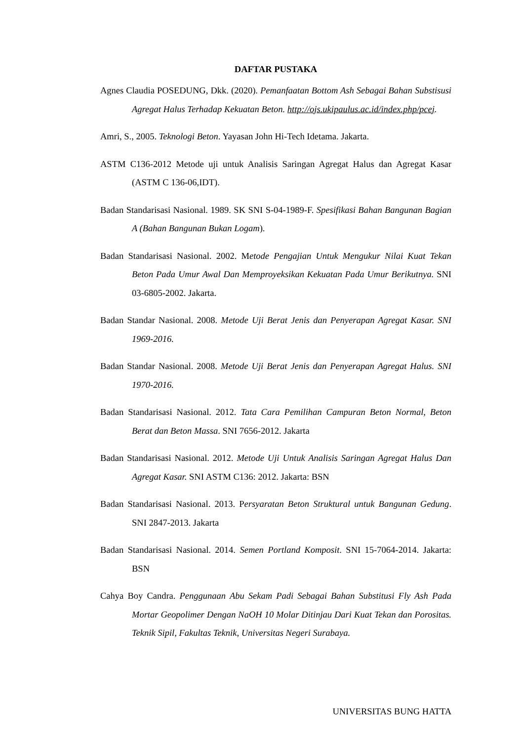DAFTAR PUSTAKA
Agnes Claudia POSEDUNG, Dkk. (2020). Pemanfaatan Bottom Ash Sebagai Bahan Substisusi Agregat Halus Terhadap Kekuatan Beton. http://ojs.ukipaulus.ac.id/index.php/pcej.
Amri, S., 2005. Teknologi Beton. Yayasan John Hi-Tech Idetama. Jakarta.
ASTM C136-2012 Metode uji untuk Analisis Saringan Agregat Halus dan Agregat Kasar (ASTM C 136-06,IDT).
Badan Standarisasi Nasional. 1989. SK SNI S-04-1989-F. Spesifikasi Bahan Bangunan Bagian A (Bahan Bangunan Bukan Logam).
Badan Standarisasi Nasional. 2002. Metode Pengajian Untuk Mengukur Nilai Kuat Tekan Beton Pada Umur Awal Dan Memproyeksikan Kekuatan Pada Umur Berikutnya. SNI 03-6805-2002. Jakarta.
Badan Standar Nasional. 2008. Metode Uji Berat Jenis dan Penyerapan Agregat Kasar. SNI 1969-2016.
Badan Standar Nasional. 2008. Metode Uji Berat Jenis dan Penyerapan Agregat Halus. SNI 1970-2016.
Badan Standarisasi Nasional. 2012. Tata Cara Pemilihan Campuran Beton Normal, Beton Berat dan Beton Massa. SNI 7656-2012. Jakarta
Badan Standarisasi Nasional. 2012. Metode Uji Untuk Analisis Saringan Agregat Halus Dan Agregat Kasar. SNI ASTM C136: 2012. Jakarta: BSN
Badan Standarisasi Nasional. 2013. Persyaratan Beton Struktural untuk Bangunan Gedung. SNI 2847-2013. Jakarta
Badan Standarisasi Nasional. 2014. Semen Portland Komposit. SNI 15-7064-2014. Jakarta: BSN
Cahya Boy Candra. Penggunaan Abu Sekam Padi Sebagai Bahan Substitusi Fly Ash Pada Mortar Geopolimer Dengan NaOH 10 Molar Ditinjau Dari Kuat Tekan dan Porositas. Teknik Sipil, Fakultas Teknik, Universitas Negeri Surabaya.
UNIVERSITAS BUNG HATTA